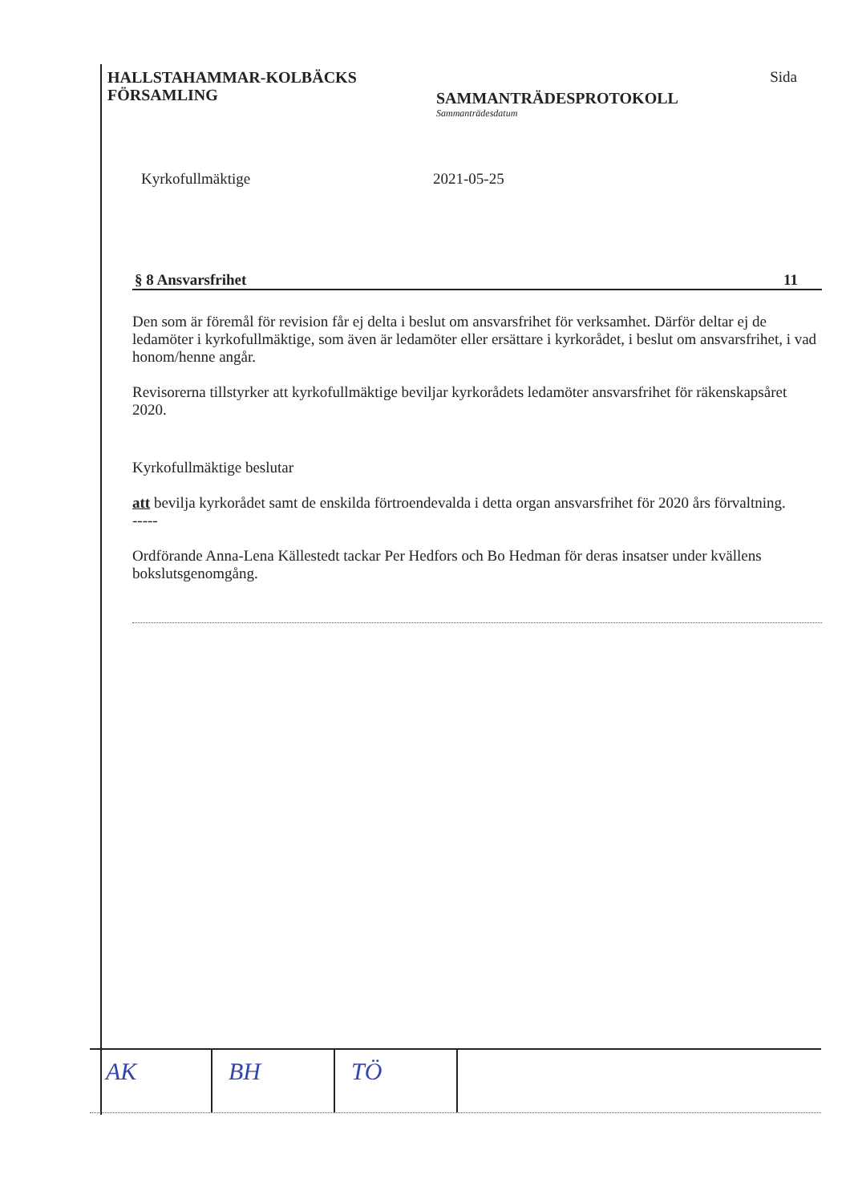HALLSTAHAMMAR-KOLBÄCKS
FÖRSAMLING
SAMMANTRÄDESPROTOKOLL
Sammanträdesdatum
Sida
Kyrkofullmäktige 2021-05-25
§ 8 Ansvarsfrihet 11
Den som är föremål för revision får ej delta i beslut om ansvarsfrihet för verksamhet. Därför deltar ej de ledamöter i kyrkofullmäktige, som även är ledamöter eller ersättare i kyrkorådet, i beslut om ansvarsfrihet, i vad honom/henne angår.
Revisorerna tillstyrker att kyrkofullmäktige beviljar kyrkorådets ledamöter ansvarsfrihet för räkenskapsåret 2020.
Kyrkofullmäktige beslutar
att bevilja kyrkorådet samt de enskilda förtroendevalda i detta organ ansvarsfrihet för 2020 års förvaltning.
-----
Ordförande Anna-Lena Källestedt tackar Per Hedfors och Bo Hedman för deras insatser under kvällens bokslutsgenomgång.
AK BH TÖ